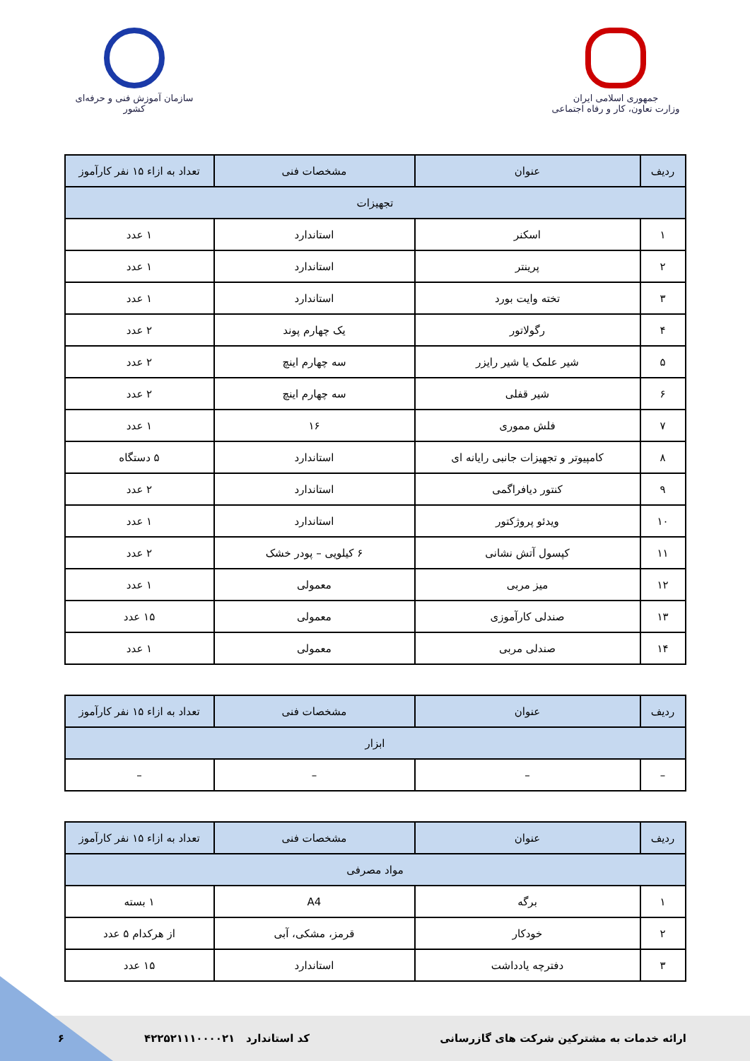جمهوری اسلامی ایران
وزارت تعاون، کار و رفاه اجتماعی
سازمان آموزش فنی و حرفه‌ای کشور
| ردیف | عنوان | مشخصات فنی | تعداد به ازاء ۱۵ نفر کارآموز |
| --- | --- | --- | --- |
| تجهیزات | | | |
| ۱ | اسکنر | استاندارد | ۱ عدد |
| ۲ | پرینتر | استاندارد | ۱ عدد |
| ۳ | تخته وایت بورد | استاندارد | ۱ عدد |
| ۴ | رگولاتور | یک چهارم پوند | ۲ عدد |
| ۵ | شیر علمک یا شیر رایزر | سه چهارم اینچ | ۲ عدد |
| ۶ | شیر قفلی | سه چهارم اینچ | ۲ عدد |
| ۷ | فلش مموری | ۱۶ | ۱ عدد |
| ۸ | کامپیوتر و تجهیزات جانبی رایانه ای | استاندارد | ۵ دستگاه |
| ۹ | کنتور دیافراگمی | استاندارد | ۲ عدد |
| ۱۰ | ویدئو پروژکتور | استاندارد | ۱ عدد |
| ۱۱ | کپسول آتش نشانی | ۶ کیلویی – پودر خشک | ۲ عدد |
| ۱۲ | میز مربی | معمولی | ۱ عدد |
| ۱۳ | صندلی کارآموزی | معمولی | ۱۵ عدد |
| ۱۴ | صندلی مربی | معمولی | ۱ عدد |
| ردیف | عنوان | مشخصات فنی | تعداد به ازاء ۱۵ نفر کارآموز |
| --- | --- | --- | --- |
| ابزار | | | |
| – | – | – | – |
| ردیف | عنوان | مشخصات فنی | تعداد به ازاء ۱۵ نفر کارآموز |
| --- | --- | --- | --- |
| مواد مصرفی | | | |
| ۱ | برگه | A4 | ۱ بسته |
| ۲ | خودکار | قرمز، مشکی، آبی | از هرکدام ۵ عدد |
| ۳ | دفترچه یادداشت | استاندارد | ۱۵ عدد |
ارائه خدمات به مشترکین شرکت های گازرسانی کد استاندارد ۴۲۲۵۲۱۱۱۰۰۰۰۲۱ ۶